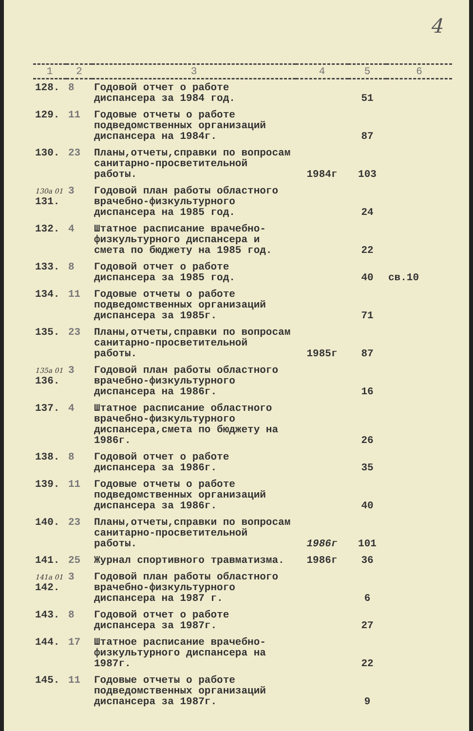4
| 1 | 2 | 3 | 4 | 5 | 6 |
| --- | --- | --- | --- | --- | --- |
| 128. | 8 | Годовой отчет о работе диспансера за 1984 год. | | 51 | |
| 129. | 11 | Годовые отчеты о работе подведомственных организаций диспансера на 1984г. | | 87 | |
| 130. | 23 | Планы,отчеты,справки по вопросам санитарно-просветительной работы. | 1984г | 103 | |
| 130а 01 131. | 3 | Годовой план работы областного врачебно-физкультурного диспансера на 1985 год. | | 24 | |
| 132. | 4 | Штатное расписание врачебно-физкультурного диспансера и смета по бюджету на 1985 год. | | 22 | |
| 133. | 8 | Годовой отчет о работе диспансера за 1985 год. | | 40 | св.10 |
| 134. | 11 | Годовые отчеты о работе подведомственных организаций диспансера за 1985г. | | 71 | |
| 135. | 23 | Планы,отчеты,справки по вопросам санитарно-просветительной работы. | 1985г | 87 | |
| 135а 01 136. | 3 | Годовой план работы областного врачебно-физкультурного диспансера на 1986г. | | 16 | |
| 137. | 4 | Штатное расписание областного врачебно-физкультурного диспансера,смета по бюджету на 1986г. | | 26 | |
| 138. | 8 | Годовой отчет о работе диспансера за 1986г. | | 35 | |
| 139. | 11 | Годовые отчеты о работе подведомственных организаций диспансера за 1986г. | | 40 | |
| 140. | 23 | Планы,отчеты,справки по вопросам санитарно-просветительной работы. | 1986г | 101 | |
| 141. | 25 | Журнал спортивного травматизма. | 1986г | 36 | |
| 141а 01 142. | 3 | Годовой план работы областного врачебно-физкультурного диспансера на 1987 г. | | 6 | |
| 143. | 8 | Годовой отчет о работе диспансера за 1987г. | | 27 | |
| 144. | 17 | Штатное расписание врачебно-физкультурного диспансера на 1987г. | | 22 | |
| 145. | 11 | Годовые отчеты о работе подведомственных организаций диспансера за 1987г. | | 9 | |